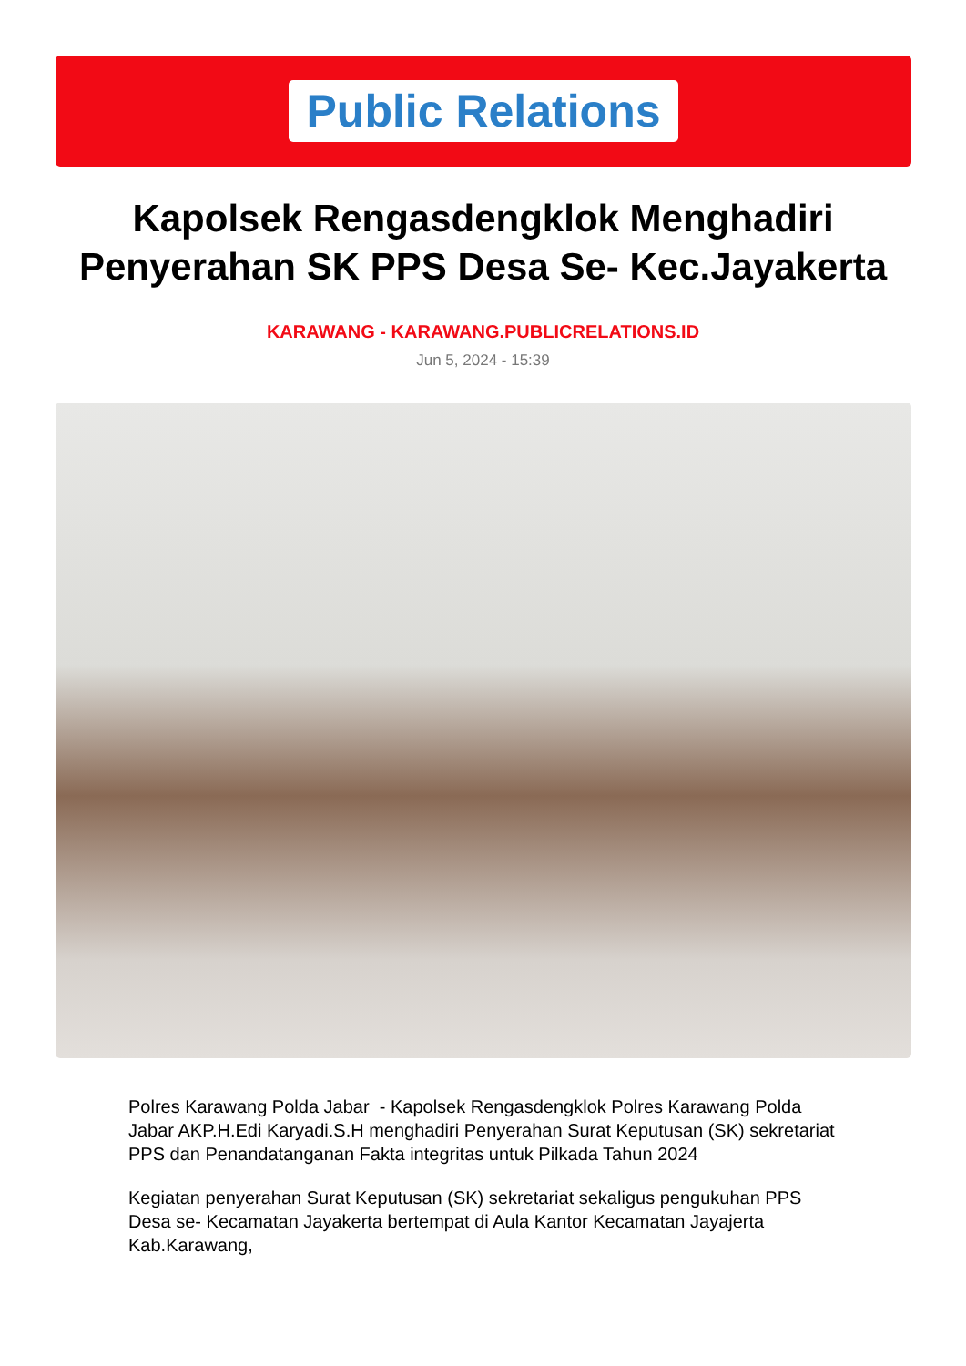Public Relations
Kapolsek Rengasdengklok Menghadiri Penyerahan SK PPS Desa Se- Kec.Jayakerta
KARAWANG - KARAWANG.PUBLICRELATIONS.ID
Jun 5, 2024 - 15:39
Polres Karawang Polda Jabar - Kapolsek Rengasdengklok Polres Karawang Polda Jabar AKP.H.Edi Karyadi.S.H menghadiri Penyerahan Surat Keputusan (SK) sekretariat PPS dan Penandatanganan Fakta integritas untuk Pilkada Tahun 2024
Kegiatan penyerahan Surat Keputusan (SK) sekretariat sekaligus pengukuhan PPS Desa se- Kecamatan Jayakerta bertempat di Aula Kantor Kecamatan Jayajerta Kab.Karawang,